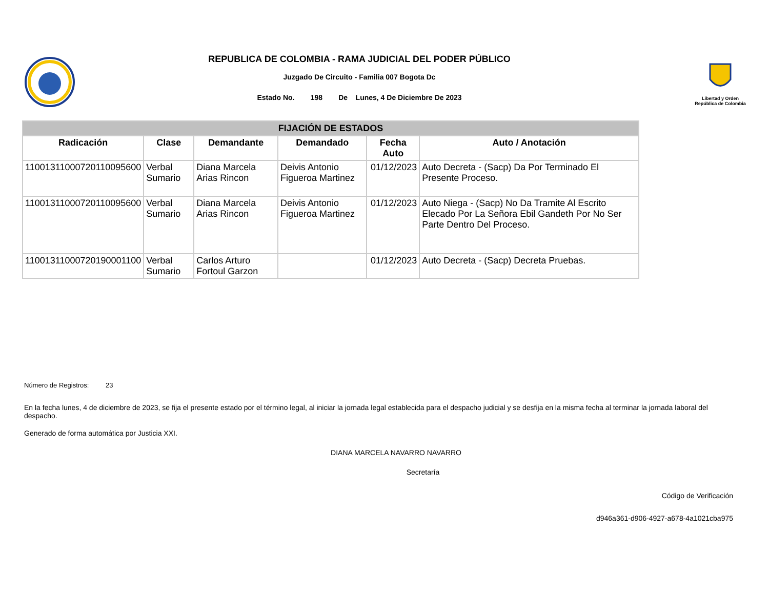REPUBLICA DE COLOMBIA - RAMA JUDICIAL DEL PODER PÚBLICO
Juzgado De Circuito - Familia 007 Bogota Dc
Estado No. 198 De Lunes, 4 De Diciembre De 2023
Libertad y Orden
República de Colombia
| FIJACIÓN DE ESTADOS | | | | | |
| Radicación | Clase | Demandante | Demandado | Fecha Auto | Auto / Anotación |
| 11001311000720110095600 | Verbal Sumario | Diana Marcela Arias Rincon | Deivis Antonio Figueroa Martinez | 01/12/2023 | Auto Decreta - (Sacp) Da Por Terminado El Presente Proceso. |
| 11001311000720110095600 | Verbal Sumario | Diana Marcela Arias Rincon | Deivis Antonio Figueroa Martinez | 01/12/2023 | Auto Niega - (Sacp) No Da Tramite Al Escrito Elecado Por La Señora Ebil Gandeth Por No Ser Parte Dentro Del Proceso. |
| 11001311000720190001100 | Verbal Sumario | Carlos Arturo Fortoul Garzon | | 01/12/2023 | Auto Decreta - (Sacp) Decreta Pruebas. |
Número de Registros: 23
En la fecha lunes, 4 de diciembre de 2023, se fija el presente estado por el término legal, al iniciar la jornada legal establecida para el despacho judicial y se desfija en la misma fecha al terminar la jornada laboral del despacho.
Generado de forma automática por Justicia XXI.
DIANA MARCELA NAVARRO NAVARRO
Secretaría
Código de Verificación
d946a361-d906-4927-a678-4a1021cba975